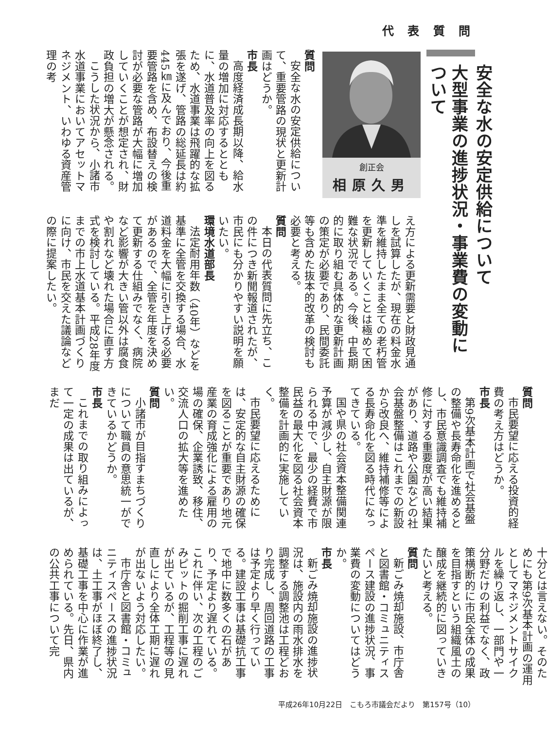代 表 質 問
安全な水の安定供給について
大型事業の進捗状況・事業費の変動について
創正会
相原久男
質問
安全な水の安定供給について、重要管路の現状と更新計画はどうか。
市長
高度経済成長期以降、給水量の増加に対応するとともに、水道普及率の向上を図るため、水道事業は飛躍的な拡張を遂げ、管路の総延長は約445㎞に及んでおり、今後重要管路を含め、布設替えの検討が必要な管路が大幅に増加していくことが想定され、財政負担の増大が懸念される。
こうした状況から、小諸市水道事業においてアセットマネジメント、いわゆる資産管理の考
え方による更新需要と財政見通しを試算したが、現在の料金水準を維持したまま全ての老朽管を更新していくことは極めて困難な状況である。今後、中長期的に取り組む具体的な更新計画の策定が必要であり、民間委託等も含めた抜本的改革の検討も必要と考える。
質問
本日の代表質問に先立ち、この件につき新聞報道されたが、市民にも分かりやすい説明を願いたい。
環境水道部長
法定耐用年数（40年）などを基準に全管を交換する場合、水道料金を大幅に引き上げる必要があるので、全管を年度を決めて更新する仕組みでなく、病院など影響が大きい管以外は腐食や割れなど壊れた場合に直す方式を検討している。平成28年度までの市上水道基本計画づくりに向け、市民を交えた議論などの際に提案したい。
質問
市民要望に応える投資的経費の考え方はどうか。
市長
第9次基本計画で社会基盤の整備や長寿命化を進めるとし、市民意識調査でも維持補修に対する重要度が高い結果があり、道路や公園などの社会基盤整備はこれまでの新設から改良へ、維持補修等による長寿命化を図る時代になってきている。
国や県の社会資本整備関連予算が減少し、自主財源が限られる中で、最少の経費で市民益の最大化を図る社会資本整備を計画的に実施していく。
市民要望に応えるためには、安定的な自主財源の確保を図ることが重要であり地元産業の育成強化による雇用の場の確保、企業誘致、移住、交流人口の拡大等を進めたい。
質問
小諸市が目指すまちづくりについて職員の意思統一ができているかどうか。
市長
これまでの取り組みによって一定の成果は出ているが、まだ
十分とは言えない。そのためにも第9次基本計画の運用としてマネジメントサイクルを繰り返し、一部門や一分野だけの利益でなく、政策横断的に市民全体の成果を目指すという組織風土の醸成を継続的に図っていきたいと考える。
質問
新ごみ焼却施設、市庁舎と図書館・コミュニティスペース建設の進捗状況、事業費の変動についてはどうか。
市長
新ごみ焼却施設の進捗状況は、施設内の雨水排水を調整する調整池は工程どおり完成し、周回道路の工事は予定より早く行っている。建設工事は基礎抗工事で地中に数多くの石があり、予定より遅れている。これに伴い、次の工程のごみピットの掘削工事に遅れが出ているが、工程等の見直しにより全体工期に遅れが出ないよう対応したい。
市庁舎と図書館・コミュニティスペースの進捗状況は、土工事がほぼ終了し、基礎工事を中心に作業が進められている。先日、県内の公共工事について完
平成26年10月22日　こもろ市議会だより　第157号（10）